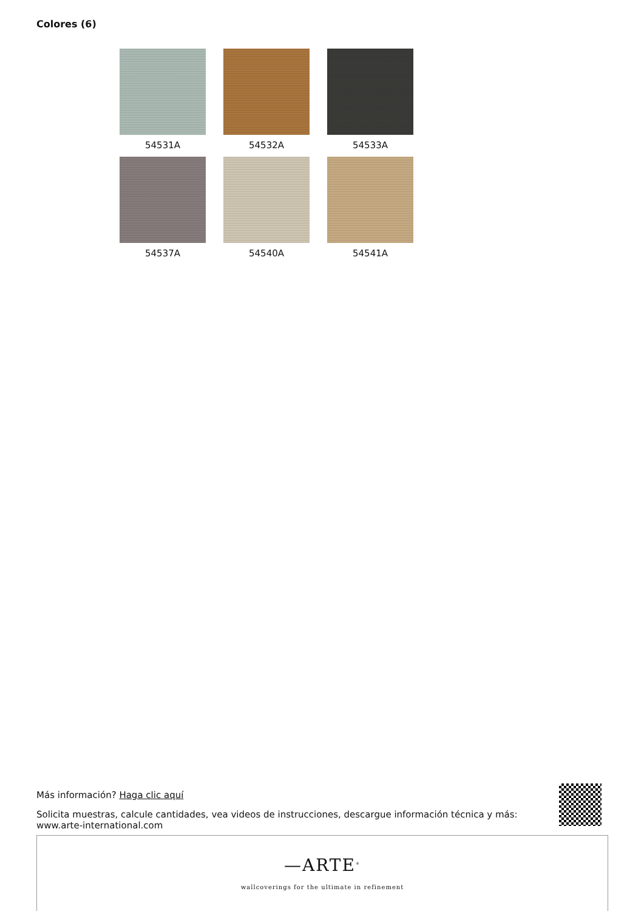Colores (6)
54531A
54532A
54533A
54537A
54540A
54541A
Más información? Haga clic aquí
Solicita muestras, calcule cantidades, vea videos de instrucciones, descargue información técnica y más:
www.arte-international.com
—ARTE<sup>®</sup>
wallcoverings for the ultimate in refinement